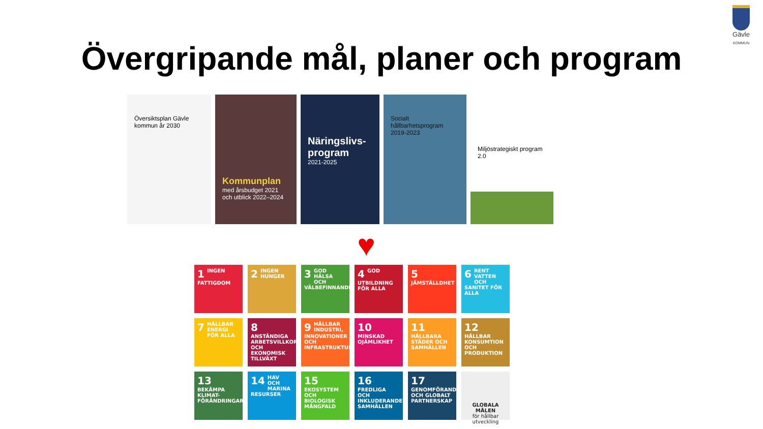Gävle
KOMMUN
Övergripande mål, planer och program
Översiktsplan Gävle kommun år 2030
Kommunplan
med årsbudget 2021 och utblick 2022–2024
Näringslivs-program
2021-2025
Socialt hållbarhetsprogram 2019-2023
Miljöstrategiskt program 2.0
♥
1 INGEN FATTIGDOM
2 INGEN HUNGER
3 GOD HÄLSA OCH VÄLBEFINNANDE
4 GOD UTBILDNING FÖR ALLA
5 JÄMSTÄLLDHET
6 RENT VATTEN OCH SANITET FÖR ALLA
7 HÅLLBAR ENERGI FÖR ALLA
8 ANSTÄNDIGA ARBETSVILLKOR OCH EKONOMISK TILLVÄXT
9 HÅLLBAR INDUSTRI, INNOVATIONER OCH INFRASTRUKTUR
10 MINSKAD OJÄMLIKHET
11 HÅLLBARA STÄDER OCH SAMHÄLLEN
12 HÅLLBAR KONSUMTION OCH PRODUKTION
13 BEKÄMPA KLIMAT-FÖRÄNDRINGARNA
14 HAV OCH MARINA RESURSER
15 EKOSYSTEM OCH BIOLOGISK MÅNGFALD
16 FREDLIGA OCH INKLUDERANDE SAMHÄLLEN
17 GENOMFÖRANDE OCH GLOBALT PARTNERSKAP
GLOBALA MÅLEN
för hållbar utveckling